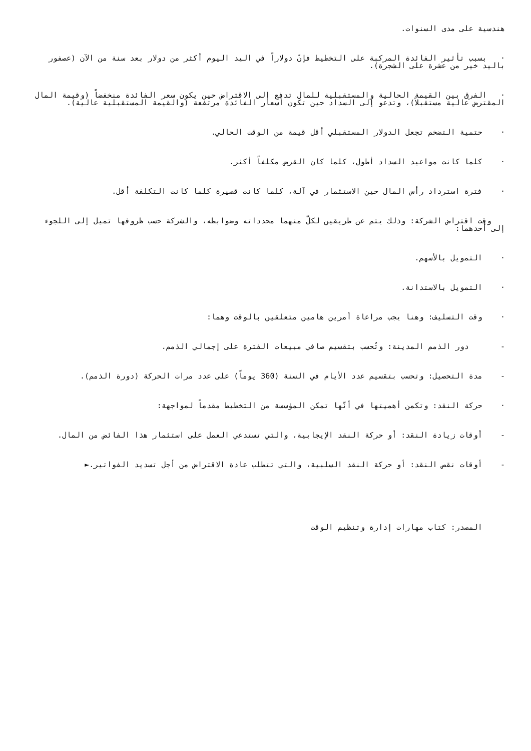هندسية على مدى السنوات.
· بسبب تأثير الفائدة المركبة على التخطيط فإنّ دولاراً في اليد اليوم أكثر من دولار بعد سنة من الآن (عصفور باليد خير من عشرة على الشجرة).
· الفرق بين القيمة الحالية والمستقبلية للمال تدفع إلى الاقتراض حين يكون سعر الفائدة منخفضاً (وقيمة المال المقترض عالية مستقبلاً)، وتدعو إلى السداد حين تكون أسعار الفائدة مرتفعة (والقيمة المستقبلية عالية).
· حتمية التضخم تجعل الدولار المستقبلي أقل قيمة من الوقت الحالي.
· كلما كانت مواعيد السداد أطول، كلما كان القرض مكلفاً أكثر.
· فترة استرداد رأس المال حين الاستثمار في آلة، كلما كانت قصيرة كلما كانت التكلفة أقل.
وقت اقتراض الشركة: وذلك يتم عن طريقين لكلّ منهما محدداته وضوابطه، والشركة حسب ظروفها تميل إلى اللجوء إلى أحدهما:
· التمويل بالأسهم.
· التمويل بالاستدانة.
· وقت التسليف: وهنا يجب مراعاة أمرين هامين متعلقين بالوقت وهما:
- دور الذمم المدينة: وتُحسب بتقسيم صافي مبيعات الفترة على إجمالي الذمم.
- مدة التحصيل: وتحسب بتقسيم عدد الأيام في السنة (360 يوماً) على عدد مرات الحركة (دورة الذمم).
· حركة النقد: وتكمن أهميتها في أنّها تمكن المؤسسة من التخطيط مقدماً لمواجهة:
- أوقات زيادة النقد: أو حركة النقد الإيجابية، والتي تستدعي العمل على استثمار هذا الفائض من المال.
- أوقات نقص النقد: أو حركة النقد السلبية، والتي تتطلب عادة الاقتراض من أجل تسديد الفواتير.►
المصدر: كتاب مهارات إدارة وتنظيم الوقت